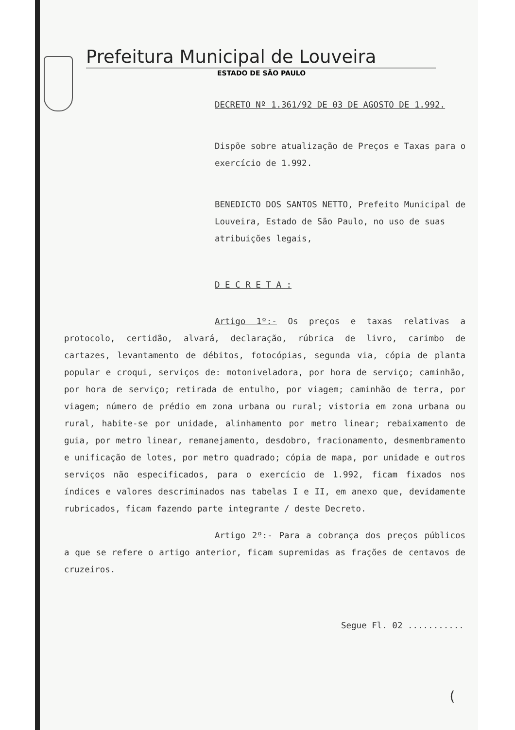Prefeitura Municipal de Louveira
ESTADO DE SÃO PAULO
DECRETO Nº 1.361/92 DE 03 DE AGOSTO DE 1.992.
Dispõe sobre atualização de Preços e Taxas para o exercício de 1.992.
BENEDICTO DOS SANTOS NETTO, Prefeito Municipal de Louveira, Estado de São Paulo, no uso de suas atribuições legais,
D E C R E T A :
Artigo 1º:- Os preços e taxas relativas a protocolo, certidão, alvará, declaração, rúbrica de livro, carimbo de cartazes, levantamento de débitos, fotocópias, segunda via, cópia de planta popular e croqui, serviços de: motoniveladora, por hora de serviço; caminhão, por hora de serviço; retirada de entulho, por viagem; caminhão de terra, por viagem; número de prédio em zona urbana ou rural; vistoria em zona urbana ou rural, habite-se por unidade, alinhamento por metro linear; rebaixamento de guia, por metro linear, remanejamento, desdobro, fracionamento, desmembramento e unificação de lotes, por metro quadrado; cópia de mapa, por unidade e outros serviços não especificados, para o exercício de 1.992, ficam fixados nos índices e valores descriminados nas tabelas I e II, em anexo que, devidamente rubricados, ficam fazendo parte integrante / deste Decreto.
Artigo 2º:- Para a cobrança dos preços públicos a que se refere o artigo anterior, ficam supremidas as frações de centavos de cruzeiros.
Segue Fl. 02 ...........
(